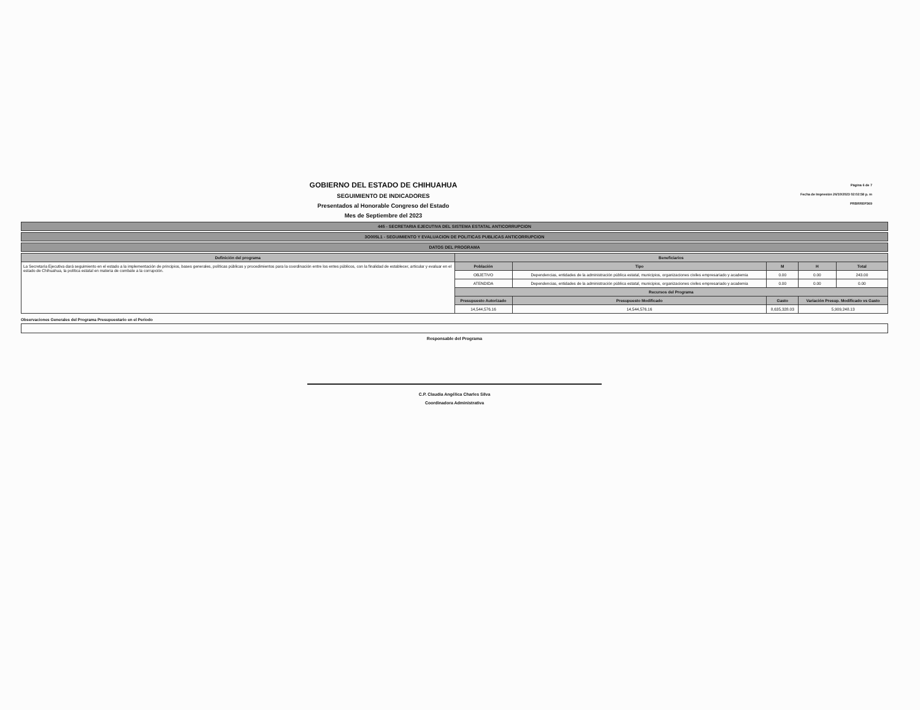GOBIERNO DEL ESTADO DE CHIHUAHUA
SEGUIMIENTO DE INDICADORES
Presentados al Honorable Congreso del Estado
Mes de Septiembre del 2023
Página 6 de 7
Fecha de Impresión 26/10/2023 02:02:58 p. m
PRBRREP369
445 - SECRETARIA EJECUTIVA DEL SISTEMA ESTATAL ANTICORRUPCION
3O005L1 - SEGUIMIENTO Y EVALUACION DE POLITICAS PUBLICAS ANTICORRUPCION
DATOS DEL PROGRAMA
| Definición del programa | Beneficiarios | | | | | |
| --- | --- | --- | --- | --- | --- | --- |
| La Secretaría Ejecutiva dará seguimiento en el estado a la implementación de principios, bases generales, políticas públicas y procedimientos para la coordinación entre los entes públicos, con la finalidad de establecer, articular y evaluar en el estado de Chihuahua, la política estatal en materia de combate a la corrupción. | Población | Tipo | | M | H | Total |
| | OBJETIVO | Dependencias, entidades de la administración pública estatal, municipios, organizaciones civiles empresariado y academia | | 0.00 | 0.00 | 243.00 |
| | ATENDIDA | Dependencias, entidades de la administración pública estatal, municipios, organizaciones civiles empresariado y academia | | 0.00 | 0.00 | 0.00 |
| | Recursos del Programa | | | | | |
| | Presupuesto Autorizado | | Presupuesto Modificado | Gasto | Variación Presup. Modificado vs Gasto | |
| | 14,544,576.16 | | 14,544,576.16 | 8,635,328.03 | 5,909,248.13 | |
Observaciones Generales del Programa Presupuestario en el Periodo
Responsable del Programa
C.P. Claudia Angélica Charles Silva
Coordinadora Administrativa